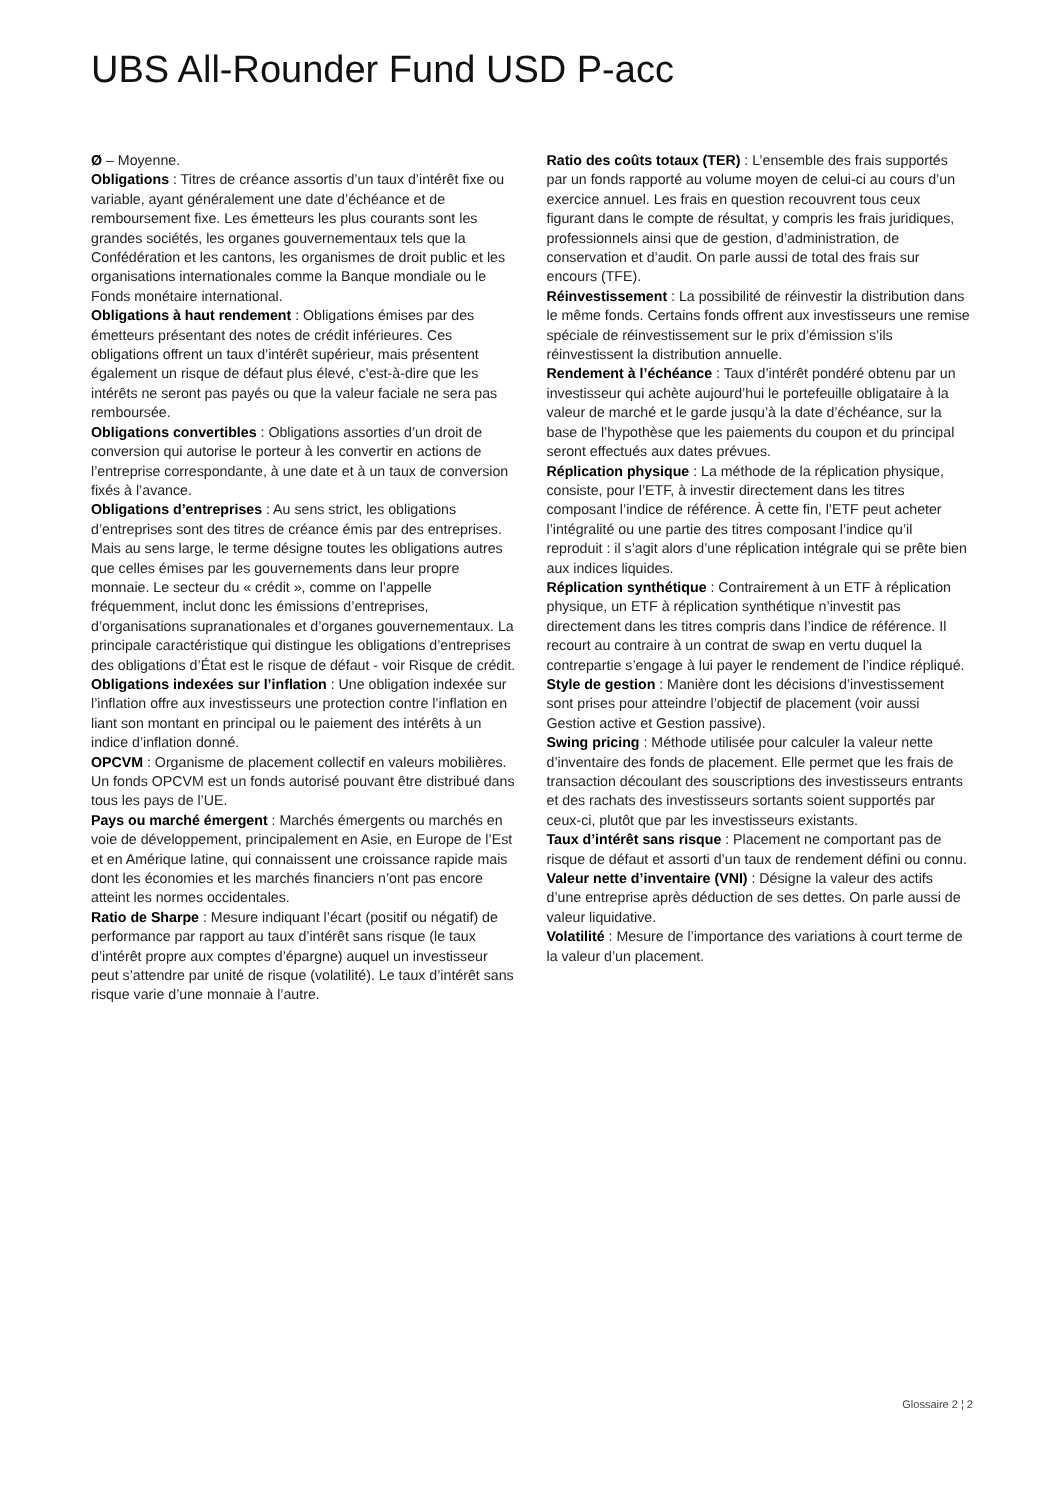UBS All-Rounder Fund USD P-acc
Ø – Moyenne.
Obligations : Titres de créance assortis d’un taux d’intérêt fixe ou variable, ayant généralement une date d’échéance et de remboursement fixe. Les émetteurs les plus courants sont les grandes sociétés, les organes gouvernementaux tels que la Confédération et les cantons, les organismes de droit public et les organisations internationales comme la Banque mondiale ou le Fonds monétaire international.
Obligations à haut rendement : Obligations émises par des émetteurs présentant des notes de crédit inférieures. Ces obligations offrent un taux d’intérêt supérieur, mais présentent également un risque de défaut plus élevé, c’est-à-dire que les intérêts ne seront pas payés ou que la valeur faciale ne sera pas remboursée.
Obligations convertibles : Obligations assorties d’un droit de conversion qui autorise le porteur à les convertir en actions de l’entreprise correspondante, à une date et à un taux de conversion fixés à l’avance.
Obligations d’entreprises : Au sens strict, les obligations d’entreprises sont des titres de créance émis par des entreprises. Mais au sens large, le terme désigne toutes les obligations autres que celles émises par les gouvernements dans leur propre monnaie. Le secteur du « crédit », comme on l’appelle fréquemment, inclut donc les émissions d’entreprises, d’organisations supranationales et d’organes gouvernementaux. La principale caractéristique qui distingue les obligations d’entreprises des obligations d’État est le risque de défaut - voir Risque de crédit.
Obligations indexées sur l’inflation : Une obligation indexée sur l’inflation offre aux investisseurs une protection contre l’inflation en liant son montant en principal ou le paiement des intérêts à un indice d’inflation donné.
OPCVM : Organisme de placement collectif en valeurs mobilières. Un fonds OPCVM est un fonds autorisé pouvant être distribué dans tous les pays de l’UE.
Pays ou marché émergent : Marchés émergents ou marchés en voie de développement, principalement en Asie, en Europe de l’Est et en Amérique latine, qui connaissent une croissance rapide mais dont les économies et les marchés financiers n’ont pas encore atteint les normes occidentales.
Ratio de Sharpe : Mesure indiquant l’écart (positif ou négatif) de performance par rapport au taux d’intérêt sans risque (le taux d’intérêt propre aux comptes d’épargne) auquel un investisseur peut s’attendre par unité de risque (volatilité). Le taux d’intérêt sans risque varie d’une monnaie à l’autre.
Ratio des coûts totaux (TER) : L’ensemble des frais supportés par un fonds rapporté au volume moyen de celui-ci au cours d’un exercice annuel. Les frais en question recouvrent tous ceux figurant dans le compte de résultat, y compris les frais juridiques, professionnels ainsi que de gestion, d’administration, de conservation et d’audit. On parle aussi de total des frais sur encours (TFE).
Réinvestissement : La possibilité de réinvestir la distribution dans le même fonds. Certains fonds offrent aux investisseurs une remise spéciale de réinvestissement sur le prix d’émission s’ils réinvestissent la distribution annuelle.
Rendement à l’échéance : Taux d’intérêt pondéré obtenu par un investisseur qui achète aujourd’hui le portefeuille obligataire à la valeur de marché et le garde jusqu’à la date d’échéance, sur la base de l’hypothèse que les paiements du coupon et du principal seront effectués aux dates prévues.
Réplication physique : La méthode de la réplication physique, consiste, pour l’ETF, à investir directement dans les titres composant l’indice de référence. À cette fin, l’ETF peut acheter l’intégralité ou une partie des titres composant l’indice qu’il reproduit : il s’agit alors d’une réplication intégrale qui se prête bien aux indices liquides.
Réplication synthétique : Contrairement à un ETF à réplication physique, un ETF à réplication synthétique n’investit pas directement dans les titres compris dans l’indice de référence. Il recourt au contraire à un contrat de swap en vertu duquel la contrepartie s’engage à lui payer le rendement de l’indice répliqué.
Style de gestion : Manière dont les décisions d’investissement sont prises pour atteindre l’objectif de placement (voir aussi Gestion active et Gestion passive).
Swing pricing : Méthode utilisée pour calculer la valeur nette d’inventaire des fonds de placement. Elle permet que les frais de transaction découlant des souscriptions des investisseurs entrants et des rachats des investisseurs sortants soient supportés par ceux-ci, plutôt que par les investisseurs existants.
Taux d’intérêt sans risque : Placement ne comportant pas de risque de défaut et assorti d’un taux de rendement défini ou connu.
Valeur nette d’inventaire (VNI) : Désigne la valeur des actifs d’une entreprise après déduction de ses dettes. On parle aussi de valeur liquidative.
Volatilité : Mesure de l’importance des variations à court terme de la valeur d’un placement.
Glossaire 2 ¦ 2